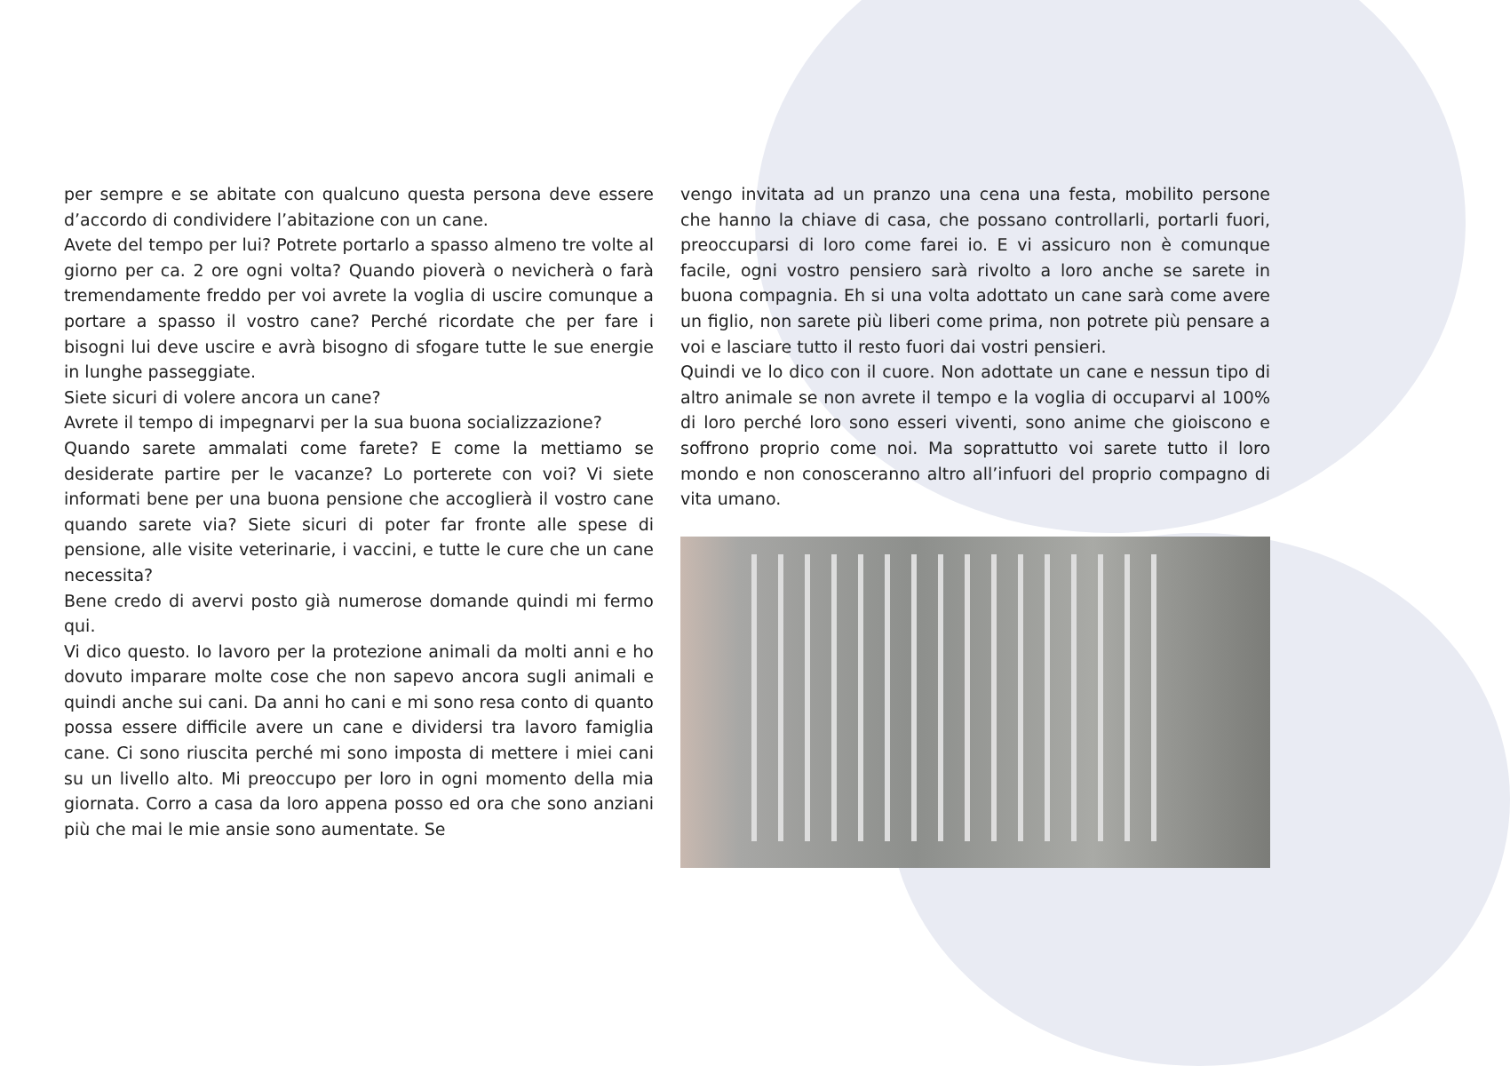per sempre e se abitate con qualcuno questa persona deve essere d’accordo di condividere l’abitazione con un cane.
Avete del tempo per lui? Potrete portarlo a spasso almeno tre volte al giorno per ca. 2 ore ogni volta? Quando pioverà o nevicherà o farà tremendamente freddo per voi avrete la voglia di uscire comunque a portare a spasso il vostro cane? Perché ricordate che per fare i bisogni lui deve uscire e avrà bisogno di sfogare tutte le sue energie in lunghe passeggiate.
Siete sicuri di volere ancora un cane?
Avrete il tempo di impegnarvi per la sua buona socializzazione?
Quando sarete ammalati come farete? E come la mettiamo se desiderate partire per le vacanze? Lo porterete con voi? Vi siete informati bene per una buona pensione che accoglierà il vostro cane quando sarete via? Siete sicuri di poter far fronte alle spese di pensione, alle visite veterinarie, i vaccini, e tutte le cure che un cane necessita?
Bene credo di avervi posto già numerose domande quindi mi fermo qui.
Vi dico questo. Io lavoro per la protezione animali da molti anni e ho dovuto imparare molte cose che non sapevo ancora sugli animali e quindi anche sui cani. Da anni ho cani e mi sono resa conto di quanto possa essere difficile avere un cane e dividersi tra lavoro famiglia cane. Ci sono riuscita perché mi sono imposta di mettere i miei cani su un livello alto. Mi preoccupo per loro in ogni momento della mia giornata. Corro a casa da loro appena posso ed ora che sono anziani più che mai le mie ansie sono aumentate. Se
vengo invitata ad un pranzo una cena una festa, mobilito persone che hanno la chiave di casa, che possano controllarli, portarli fuori, preoccuparsi di loro come farei io. E vi assicuro non è comunque facile, ogni vostro pensiero sarà rivolto a loro anche se sarete in buona compagnia. Eh si una volta adottato un cane sarà come avere un figlio, non sarete più liberi come prima, non potrete più pensare a voi e lasciare tutto il resto fuori dai vostri pensieri.
Quindi ve lo dico con il cuore. Non adottate un cane e nessun tipo di altro animale se non avrete il tempo e la voglia di occuparvi al 100% di loro perché loro sono esseri viventi, sono anime che gioiscono e soffrono proprio come noi. Ma soprattutto voi sarete tutto il loro mondo e non conosceranno altro all’infuori del proprio compagno di vita umano.